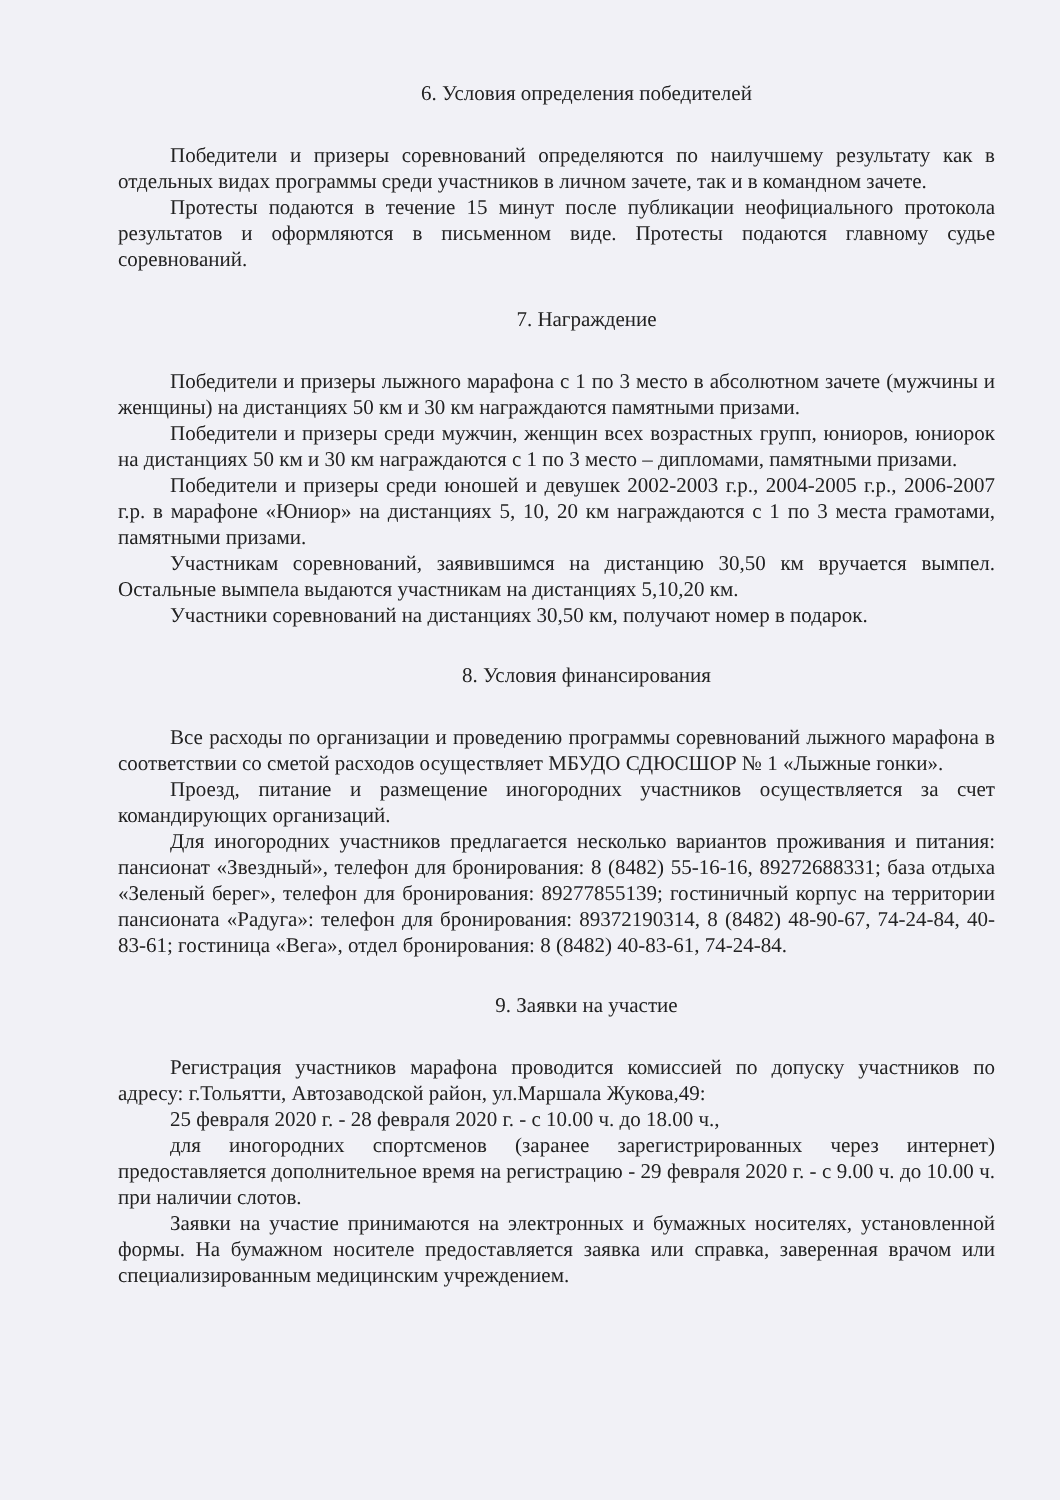6. Условия определения победителей
Победители и призеры соревнований определяются по наилучшему результату как в отдельных видах программы среди участников в личном зачете, так и в командном зачете.
Протесты подаются в течение 15 минут после публикации неофициального протокола результатов и оформляются в письменном виде. Протесты подаются главному судье соревнований.
7. Награждение
Победители и призеры лыжного марафона с 1 по 3 место в абсолютном зачете (мужчины и женщины) на дистанциях 50 км и 30 км награждаются памятными призами.
Победители и призеры среди мужчин, женщин всех возрастных групп, юниоров, юниорок на дистанциях 50 км и 30 км награждаются с 1 по 3 место – дипломами, памятными призами.
Победители и призеры среди юношей и девушек 2002-2003 г.р., 2004-2005 г.р., 2006-2007 г.р. в марафоне «Юниор» на дистанциях 5, 10, 20 км награждаются с 1 по 3 места грамотами, памятными призами.
Участникам соревнований, заявившимся на дистанцию 30,50 км вручается вымпел. Остальные вымпела выдаются участникам на дистанциях 5,10,20 км.
Участники соревнований на дистанциях 30,50 км, получают номер в подарок.
8. Условия финансирования
Все расходы по организации и проведению программы соревнований лыжного марафона в соответствии со сметой расходов осуществляет МБУДО СДЮСШОР № 1 «Лыжные гонки».
Проезд, питание и размещение иногородних участников осуществляется за счет командирующих организаций.
Для иногородних участников предлагается несколько вариантов проживания и питания: пансионат «Звездный», телефон для бронирования: 8 (8482) 55-16-16, 89272688331; база отдыха «Зеленый берег», телефон для бронирования: 89277855139; гостиничный корпус на территории пансионата «Радуга»: телефон для бронирования: 89372190314, 8 (8482) 48-90-67, 74-24-84, 40-83-61; гостиница «Вега», отдел бронирования: 8 (8482) 40-83-61, 74-24-84.
9. Заявки на участие
Регистрация участников марафона проводится комиссией по допуску участников по адресу: г.Тольятти, Автозаводской район, ул.Маршала Жукова,49:
25 февраля 2020 г. - 28 февраля 2020 г. - с 10.00 ч. до 18.00 ч.,
для иногородних спортсменов (заранее зарегистрированных через интернет) предоставляется дополнительное время на регистрацию - 29 февраля 2020 г. - с 9.00 ч. до 10.00 ч. при наличии слотов.
Заявки на участие принимаются на электронных и бумажных носителях, установленной формы. На бумажном носителе предоставляется заявка или справка, заверенная врачом или специализированным медицинским учреждением.